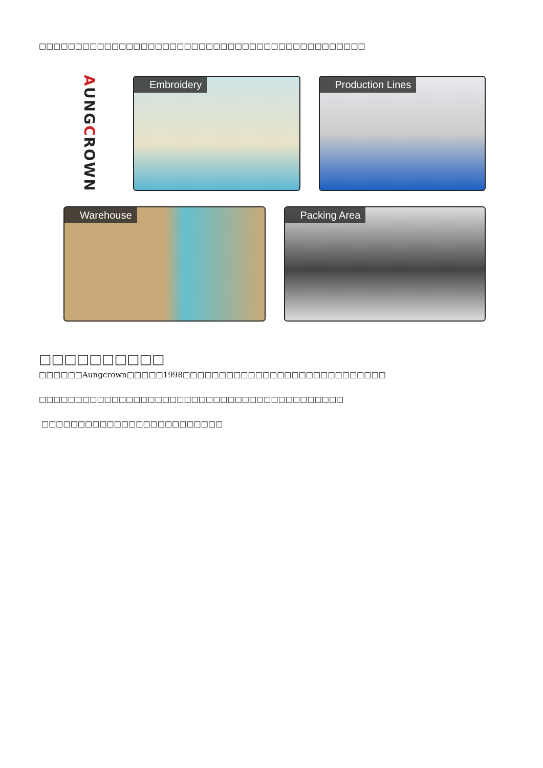□□□□□□□□□□□□□□□□□□□□□□□□□□□□□□□□□□□□□□□□□□□□□
A UNG C ROWN
Embroidery
Production Lines
Warehouse
Packing Area
□□□□□□□□□□
□□□□□□Aungcrown□□□□□1998□□□□□□□□□□□□□□□□□□□□□□□□□□□□
□□□□□□□□□□□□□□□□□□□□□□□□□□□□□□□□□□□□□□□□□□
□□□□□□□□□□□□□□□□□□□□□□□□□